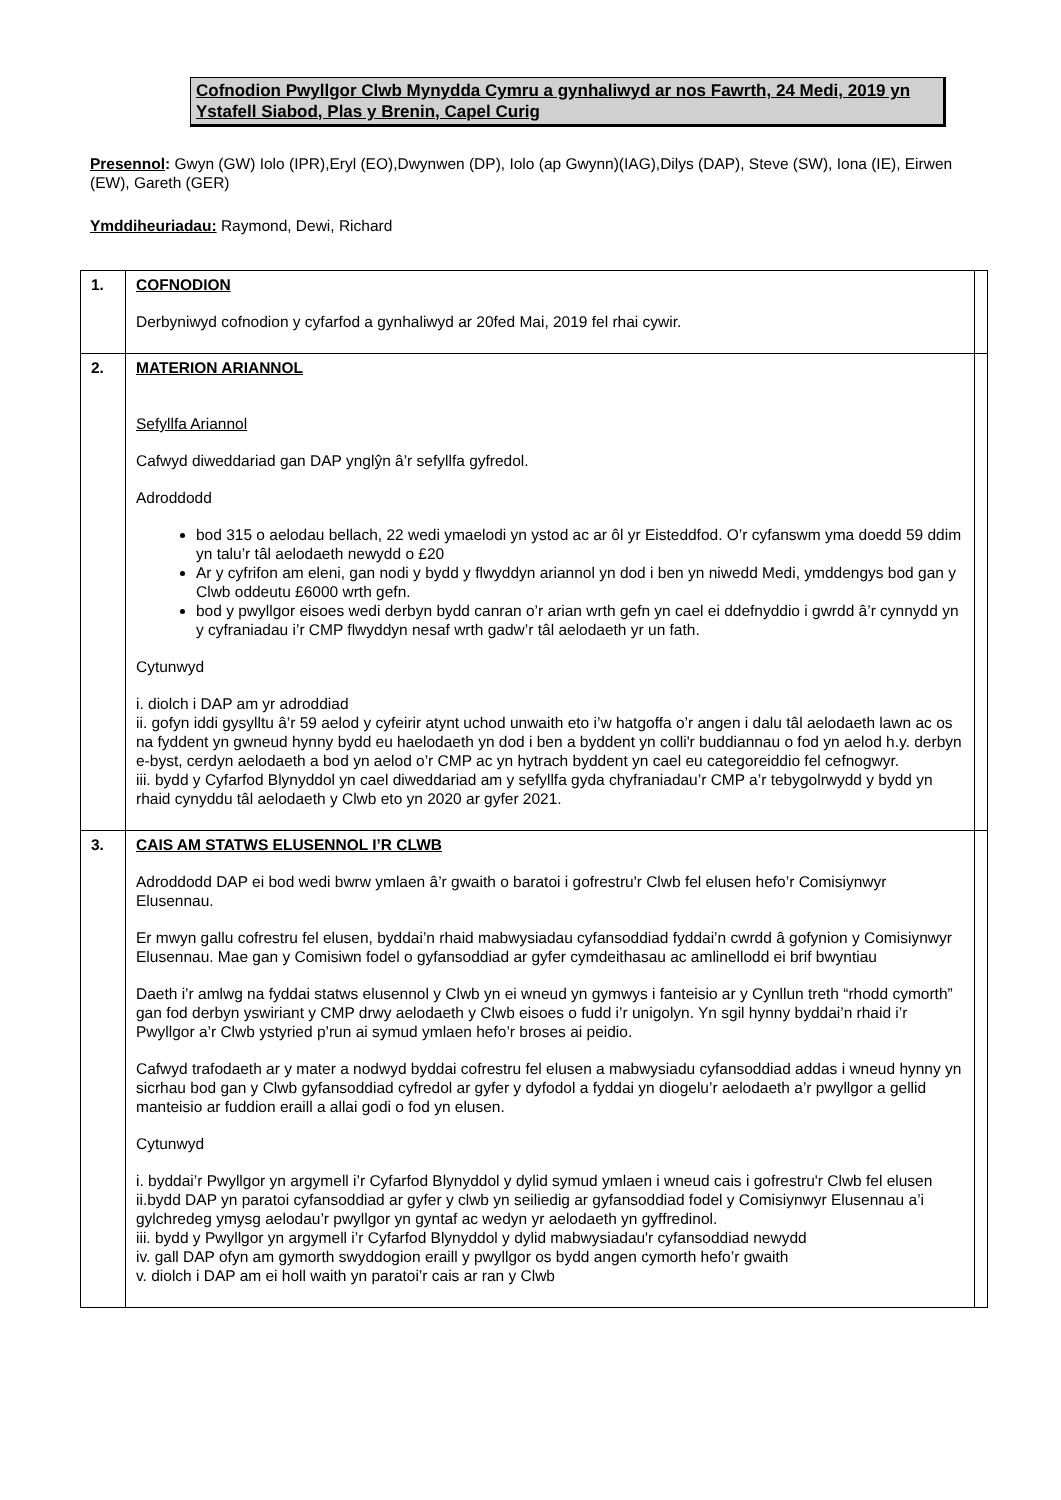Cofnodion Pwyllgor Clwb Mynydda Cymru a gynhaliwyd ar nos Fawrth, 24 Medi, 2019 yn Ystafell Siabod, Plas y Brenin, Capel Curig
Presennol: Gwyn (GW) Iolo (IPR),Eryl (EO),Dwynwen (DP), Iolo (ap Gwynn)(IAG),Dilys (DAP), Steve (SW), Iona (IE), Eirwen (EW), Gareth (GER)
Ymddiheuriadau: Raymond, Dewi, Richard
| 1. | COFNODION Derbyniwyd cofnodion y cyfarfod a gynhaliwyd ar 20fed Mai, 2019 fel rhai cywir. | |
| 2. | MATERION ARIANNOL Sefyllfa Ariannol Cafwyd diweddariad gan DAP ynglŷn â’r sefyllfa gyfredol. Adroddodd bod 315 o aelodau bellach, 22 wedi ymaelodi yn ystod ac ar ôl yr Eisteddfod. O’r cyfanswm yma doedd 59 ddim yn talu’r tâl aelodaeth newydd o £20 Ar y cyfrifon am eleni, gan nodi y bydd y flwyddyn ariannol yn dod i ben yn niwedd Medi, ymddengys bod gan y Clwb oddeutu £6000 wrth gefn. bod y pwyllgor eisoes wedi derbyn bydd canran o’r arian wrth gefn yn cael ei ddefnyddio i gwrdd â’r cynnydd yn y cyfraniadau i’r CMP flwyddyn nesaf wrth gadw’r tâl aelodaeth yr un fath. Cytunwyd i. diolch i DAP am yr adroddiad ii. gofyn iddi gysylltu â’r 59 aelod y cyfeirir atynt uchod unwaith eto i’w hatgoffa o’r angen i dalu tâl aelodaeth lawn ac os na fyddent yn gwneud hynny bydd eu haelodaeth yn dod i ben a byddent yn colli'r buddiannau o fod yn aelod h.y. derbyn e-byst, cerdyn aelodaeth a bod yn aelod o’r CMP ac yn hytrach byddent yn cael eu categoreiddio fel cefnogwyr. iii. bydd y Cyfarfod Blynyddol yn cael diweddariad am y sefyllfa gyda chyfraniadau’r CMP a’r tebygolrwydd y bydd yn rhaid cynyddu tâl aelodaeth y Clwb eto yn 2020 ar gyfer 2021. | |
| 3. | CAIS AM STATWS ELUSENNOL I’R CLWB Adroddodd DAP ei bod wedi bwrw ymlaen â’r gwaith o baratoi i gofrestru'r Clwb fel elusen hefo’r Comisiynwyr Elusennau. Er mwyn gallu cofrestru fel elusen, byddai’n rhaid mabwysiadau cyfansoddiad fyddai’n cwrdd â gofynion y Comisiynwyr Elusennau. Mae gan y Comisiwn fodel o gyfansoddiad ar gyfer cymdeithasau ac amlinellodd ei brif bwyntiau Daeth i’r amlwg na fyddai statws elusennol y Clwb yn ei wneud yn gymwys i fanteisio ar y Cynllun treth “rhodd cymorth” gan fod derbyn yswiriant y CMP drwy aelodaeth y Clwb eisoes o fudd i’r unigolyn. Yn sgil hynny byddai’n rhaid i’r Pwyllgor a’r Clwb ystyried p’run ai symud ymlaen hefo’r broses ai peidio. Cafwyd trafodaeth ar y mater a nodwyd byddai cofrestru fel elusen a mabwysiadu cyfansoddiad addas i wneud hynny yn sicrhau bod gan y Clwb gyfansoddiad cyfredol ar gyfer y dyfodol a fyddai yn diogelu’r aelodaeth a’r pwyllgor a gellid manteisio ar fuddion eraill a allai godi o fod yn elusen. Cytunwyd i. byddai’r Pwyllgor yn argymell i’r Cyfarfod Blynyddol y dylid symud ymlaen i wneud cais i gofrestru'r Clwb fel elusen ii.bydd DAP yn paratoi cyfansoddiad ar gyfer y clwb yn seiliedig ar gyfansoddiad fodel y Comisiynwyr Elusennau a’i gylchredeg ymysg aelodau’r pwyllgor yn gyntaf ac wedyn yr aelodaeth yn gyffredinol. iii. bydd y Pwyllgor yn argymell i’r Cyfarfod Blynyddol y dylid mabwysiadau'r cyfansoddiad newydd iv. gall DAP ofyn am gymorth swyddogion eraill y pwyllgor os bydd angen cymorth hefo’r gwaith v. diolch i DAP am ei holl waith yn paratoi’r cais ar ran y Clwb | |